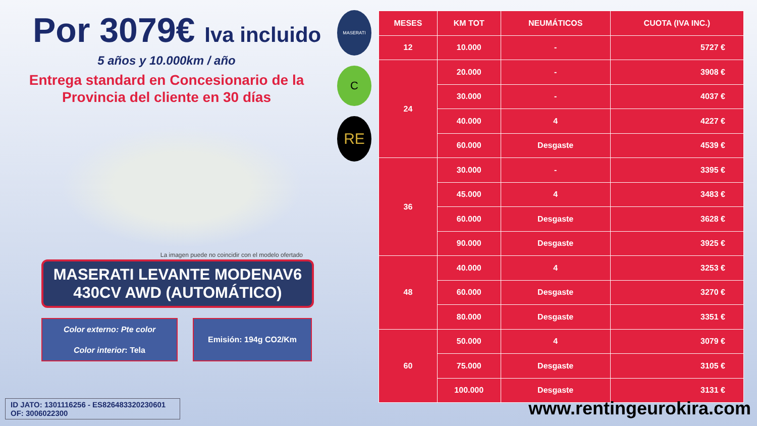Por 3079€ Iva incluido
5 años y 10.000km / año
Entrega standard en Concesionario de la
Provincia del cliente en 30 días
La imagen puede no coincidir con el modelo ofertado
MASERATI LEVANTE MODENAV6 430CV AWD (AUTOMÁTICO)
Color externo: Pte color
Color interior: Tela
Emisión: 194g CO2/Km
MASERATI
C
RE
| MESES | KM TOT | NEUMÁTICOS | CUOTA (IVA INC.) |
| --- | --- | --- | --- |
| 12 | 10.000 | - | 5727 € |
| 24 | 20.000 | - | 3908 € |
| | 30.000 | - | 4037 € |
| | 40.000 | 4 | 4227 € |
| | 60.000 | Desgaste | 4539 € |
| 36 | 30.000 | - | 3395 € |
| | 45.000 | 4 | 3483 € |
| | 60.000 | Desgaste | 3628 € |
| | 90.000 | Desgaste | 3925 € |
| 48 | 40.000 | 4 | 3253 € |
| | 60.000 | Desgaste | 3270 € |
| | 80.000 | Desgaste | 3351 € |
| 60 | 50.000 | 4 | 3079 € |
| | 75.000 | Desgaste | 3105 € |
| | 100.000 | Desgaste | 3131 € |
ID JATO: 1301116256 - ES826483320230601
OF: 3006022300
www.rentingeurokira.com